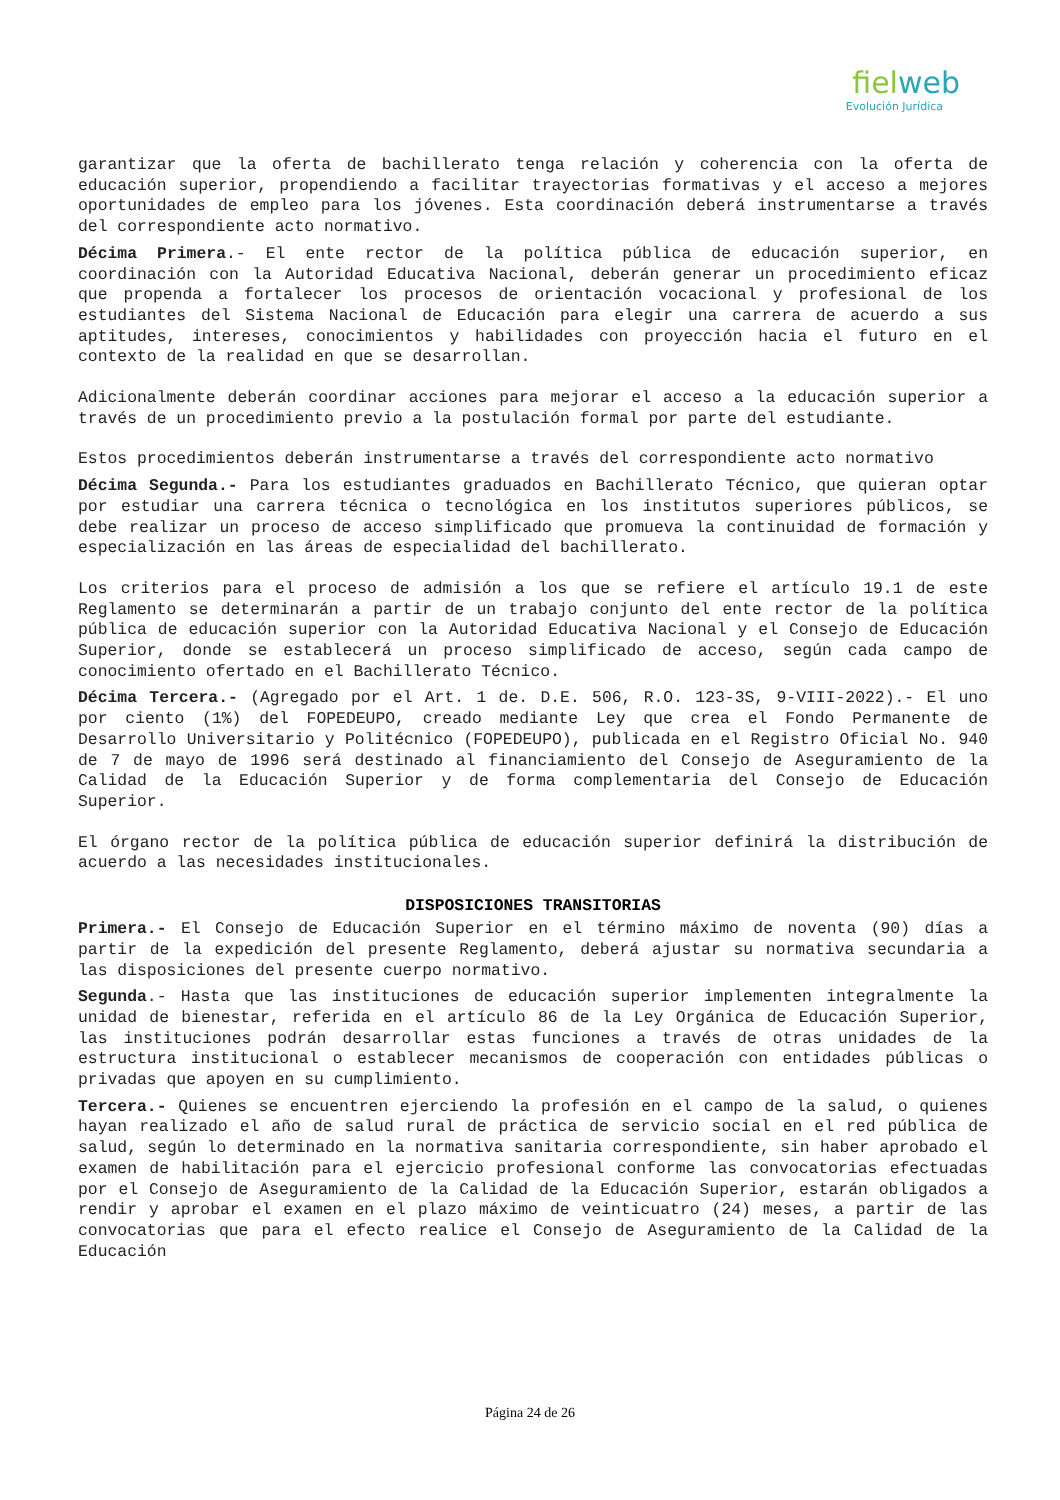fielweb
Evolución Jurídica
garantizar que la oferta de bachillerato tenga relación y coherencia con la oferta de educación superior, propendiendo a facilitar trayectorias formativas y el acceso a mejores oportunidades de empleo para los jóvenes. Esta coordinación deberá instrumentarse a través del correspondiente acto normativo.
Décima Primera.- El ente rector de la política pública de educación superior, en coordinación con la Autoridad Educativa Nacional, deberán generar un procedimiento eficaz que propenda a fortalecer los procesos de orientación vocacional y profesional de los estudiantes del Sistema Nacional de Educación para elegir una carrera de acuerdo a sus aptitudes, intereses, conocimientos y habilidades con proyección hacia el futuro en el contexto de la realidad en que se desarrollan.
Adicionalmente deberán coordinar acciones para mejorar el acceso a la educación superior a través de un procedimiento previo a la postulación formal por parte del estudiante.
Estos procedimientos deberán instrumentarse a través del correspondiente acto normativo
Décima Segunda.- Para los estudiantes graduados en Bachillerato Técnico, que quieran optar por estudiar una carrera técnica o tecnológica en los institutos superiores públicos, se debe realizar un proceso de acceso simplificado que promueva la continuidad de formación y especialización en las áreas de especialidad del bachillerato.
Los criterios para el proceso de admisión a los que se refiere el artículo 19.1 de este Reglamento se determinarán a partir de un trabajo conjunto del ente rector de la política pública de educación superior con la Autoridad Educativa Nacional y el Consejo de Educación Superior, donde se establecerá un proceso simplificado de acceso, según cada campo de conocimiento ofertado en el Bachillerato Técnico.
Décima Tercera.- (Agregado por el Art. 1 de. D.E. 506, R.O. 123-3S, 9-VIII-2022).- El uno por ciento (1%) del FOPEDEUPO, creado mediante Ley que crea el Fondo Permanente de Desarrollo Universitario y Politécnico (FOPEDEUPO), publicada en el Registro Oficial No. 940 de 7 de mayo de 1996 será destinado al financiamiento del Consejo de Aseguramiento de la Calidad de la Educación Superior y de forma complementaria del Consejo de Educación Superior.
El órgano rector de la política pública de educación superior definirá la distribución de acuerdo a las necesidades institucionales.
DISPOSICIONES TRANSITORIAS
Primera.- El Consejo de Educación Superior en el término máximo de noventa (90) días a partir de la expedición del presente Reglamento, deberá ajustar su normativa secundaria a las disposiciones del presente cuerpo normativo.
Segunda.- Hasta que las instituciones de educación superior implementen integralmente la unidad de bienestar, referida en el artículo 86 de la Ley Orgánica de Educación Superior, las instituciones podrán desarrollar estas funciones a través de otras unidades de la estructura institucional o establecer mecanismos de cooperación con entidades públicas o privadas que apoyen en su cumplimiento.
Tercera.- Quienes se encuentren ejerciendo la profesión en el campo de la salud, o quienes hayan realizado el año de salud rural de práctica de servicio social en el red pública de salud, según lo determinado en la normativa sanitaria correspondiente, sin haber aprobado el examen de habilitación para el ejercicio profesional conforme las convocatorias efectuadas por el Consejo de Aseguramiento de la Calidad de la Educación Superior, estarán obligados a rendir y aprobar el examen en el plazo máximo de veinticuatro (24) meses, a partir de las convocatorias que para el efecto realice el Consejo de Aseguramiento de la Calidad de la Educación
Página 24 de 26